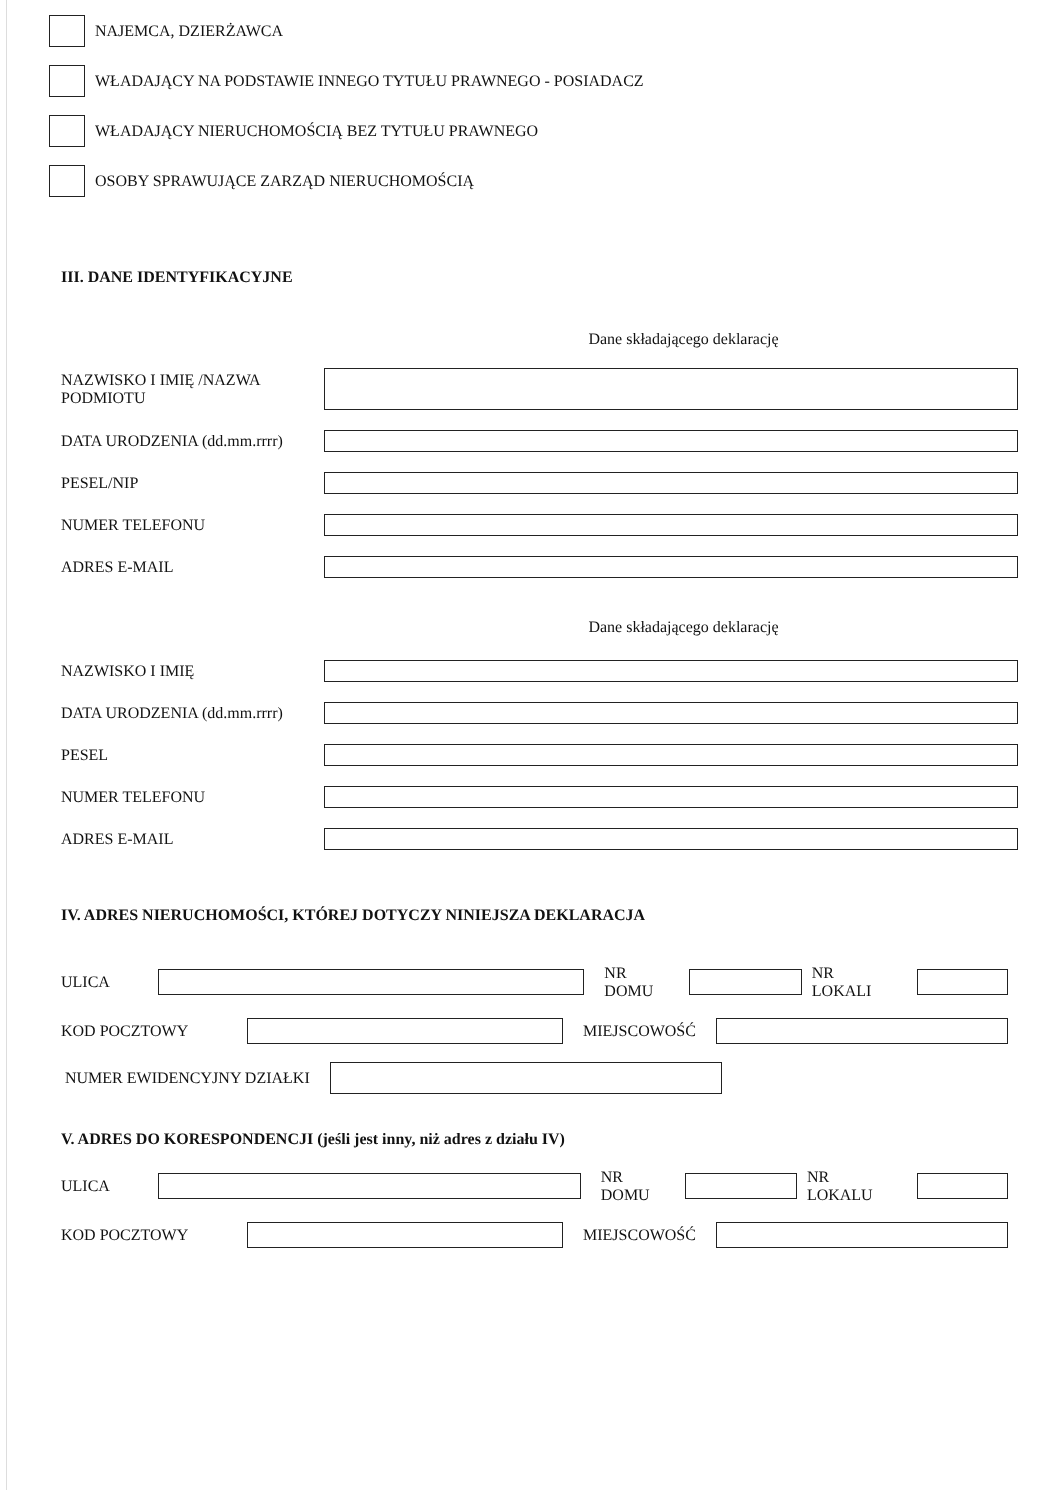NAJEMCA, DZIERŻAWCA
WŁADAJĄCY NA PODSTAWIE INNEGO TYTUŁU PRAWNEGO - POSIADACZ
WŁADAJĄCY NIERUCHOMOŚCIĄ BEZ TYTUŁU PRAWNEGO
OSOBY SPRAWUJĄCE ZARZĄD NIERUCHOMOŚCIĄ
III. DANE IDENTYFIKACYJNE
Dane składającego deklarację
NAZWISKO I IMIĘ /NAZWA
PODMIOTU
DATA URODZENIA (dd.mm.rrrr)
PESEL/NIP
NUMER TELEFONU
ADRES E-MAIL
Dane składającego deklarację
NAZWISKO I IMIĘ
DATA URODZENIA (dd.mm.rrrr)
PESEL
NUMER TELEFONU
ADRES E-MAIL
IV. ADRES NIERUCHOMOŚCI, KTÓREJ DOTYCZY NINIEJSZA DEKLARACJA
ULICA NR DOMU NR LOKALI
KOD POCZTOWY MIEJSCOWOŚĆ
NUMER EWIDENCYJNY DZIAŁKI
V. ADRES DO KORESPONDENCJI (jeśli jest inny, niż adres z działu IV)
ULICA NR DOMU NR LOKALU
KOD POCZTOWY MIEJSCOWOŚĆ